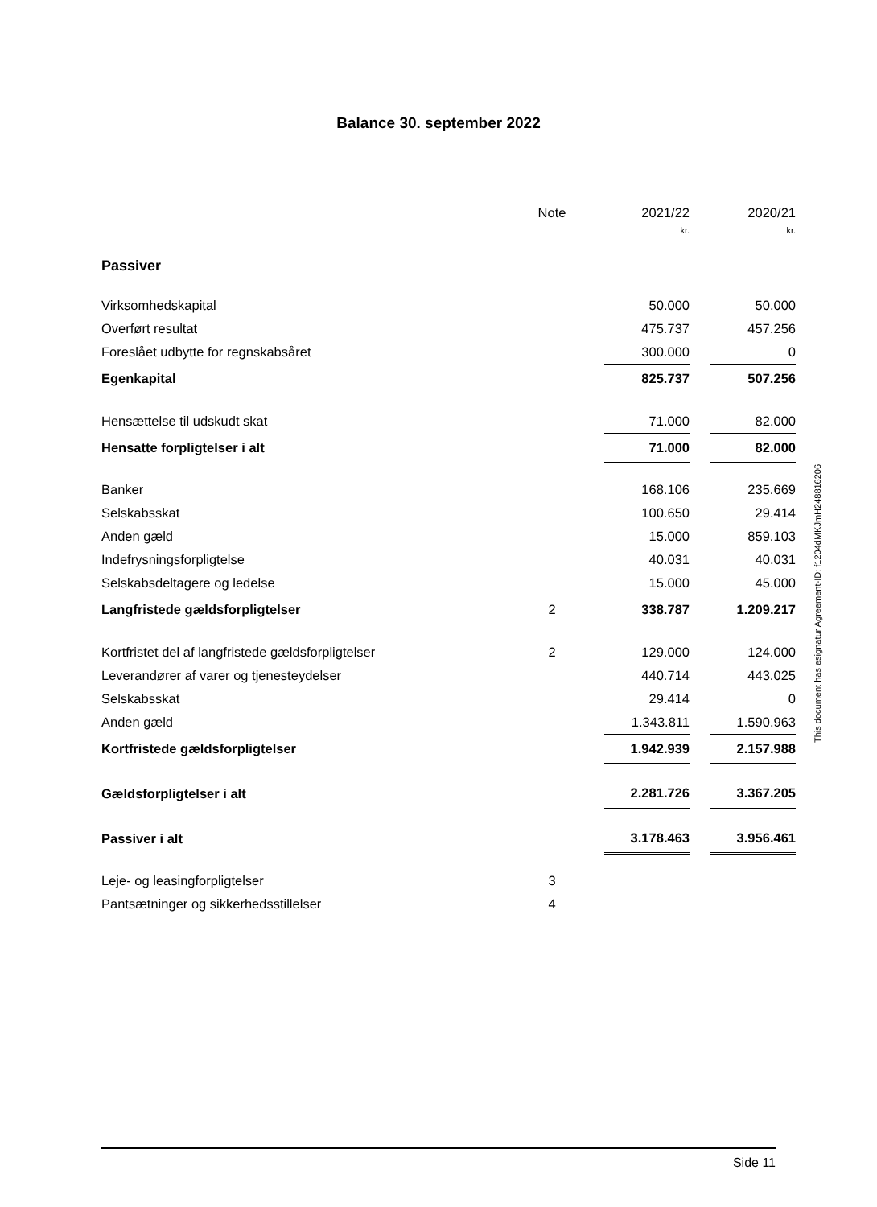Balance 30. september 2022
| | Note | | 2021/22 | | 2020/21 |
| --- | --- | --- | --- | --- | --- |
| | | | kr. | | kr. |
| Passiver | | | | | |
| Virksomhedskapital | | | 50.000 | | 50.000 |
| Overført resultat | | | 475.737 | | 457.256 |
| Foreslået udbytte for regnskabsåret | | | 300.000 | | 0 |
| Egenkapital | | | 825.737 | | 507.256 |
| Hensættelse til udskudt skat | | | 71.000 | | 82.000 |
| Hensatte forpligtelser i alt | | | 71.000 | | 82.000 |
| Banker | | | 168.106 | | 235.669 |
| Selskabsskat | | | 100.650 | | 29.414 |
| Anden gæld | | | 15.000 | | 859.103 |
| Indefrysningsforpligtelse | | | 40.031 | | 40.031 |
| Selskabsdeltagere og ledelse | | | 15.000 | | 45.000 |
| Langfristede gældsforpligtelser | 2 | | 338.787 | | 1.209.217 |
| Kortfristet del af langfristede gældsforpligtelser | 2 | | 129.000 | | 124.000 |
| Leverandører af varer og tjenesteydelser | | | 440.714 | | 443.025 |
| Selskabsskat | | | 29.414 | | 0 |
| Anden gæld | | | 1.343.811 | | 1.590.963 |
| Kortfristede gældsforpligtelser | | | 1.942.939 | | 2.157.988 |
| Gældsforpligtelser i alt | | | 2.281.726 | | 3.367.205 |
| Passiver i alt | | | 3.178.463 | | 3.956.461 |
| Leje- og leasingforpligtelser | 3 | | | | |
| Pantsætninger og sikkerhedsstillelser | 4 | | | | |
This document has esignatur Agreement-ID: f1204dMKJmH248816206
Side 11